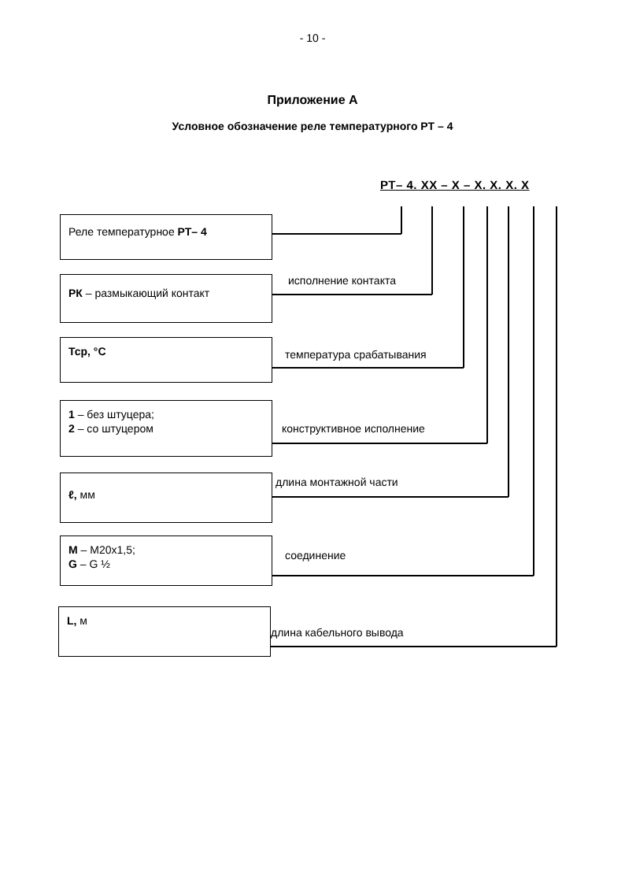- 10 -
Приложение А
Условное обозначение реле температурного РТ – 4
РТ– 4. XX – X – X. X. X. X
Реле температурное РТ– 4
исполнение контакта
РК – размыкающий контакт
температура срабатывания
Тср, °С
конструктивное исполнение
1 – без штуцера;
2 – со штуцером
длина монтажной части
ℓ, мм
соединение
M – M20х1,5;
G – G ½
длина кабельного вывода
L, м